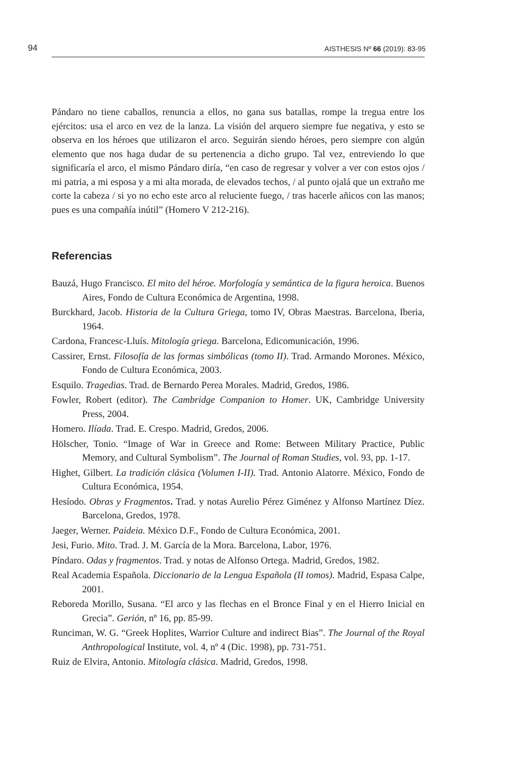94 AISTHESIS Nº 66 (2019): 83-95
Pándaro no tiene caballos, renuncia a ellos, no gana sus batallas, rompe la tregua entre los ejércitos: usa el arco en vez de la lanza. La visión del arquero siempre fue negativa, y esto se observa en los héroes que utilizaron el arco. Seguirán siendo héroes, pero siempre con algún elemento que nos haga dudar de su pertenencia a dicho grupo. Tal vez, entreviendo lo que significaría el arco, el mismo Pándaro diría, “en caso de regresar y volver a ver con estos ojos / mi patria, a mi esposa y a mi alta morada, de elevados techos, / al punto ojalá que un extraño me corte la cabeza / si yo no echo este arco al reluciente fuego, / tras hacerle añicos con las manos; pues es una compañía inútil” (Homero V 212-216).
Referencias
Bauzá, Hugo Francisco. El mito del héroe. Morfología y semántica de la figura heroica. Buenos Aires, Fondo de Cultura Económica de Argentina, 1998.
Burckhard, Jacob. Historia de la Cultura Griega, tomo IV, Obras Maestras. Barcelona, Iberia, 1964.
Cardona, Francesc-Lluís. Mitología griega. Barcelona, Edicomunicación, 1996.
Cassirer, Ernst. Filosofía de las formas simbólicas (tomo II). Trad. Armando Morones. México, Fondo de Cultura Económica, 2003.
Esquilo. Tragedias. Trad. de Bernardo Perea Morales. Madrid, Gredos, 1986.
Fowler, Robert (editor). The Cambridge Companion to Homer. UK, Cambridge University Press, 2004.
Homero. Ilíada. Trad. E. Crespo. Madrid, Gredos, 2006.
Hölscher, Tonio. “Image of War in Greece and Rome: Between Military Practice, Public Memory, and Cultural Symbolism”. The Journal of Roman Studies, vol. 93, pp. 1-17.
Highet, Gilbert. La tradición clásica (Volumen I-II). Trad. Antonio Alatorre. México, Fondo de Cultura Económica, 1954.
Hesíodo. Obras y Fragmentos. Trad. y notas Aurelio Pérez Giménez y Alfonso Martínez Díez. Barcelona, Gredos, 1978.
Jaeger, Werner. Paideia. México D.F., Fondo de Cultura Económica, 2001.
Jesi, Furio. Mito. Trad. J. M. García de la Mora. Barcelona, Labor, 1976.
Píndaro. Odas y fragmentos. Trad. y notas de Alfonso Ortega. Madrid, Gredos, 1982.
Real Academia Española. Diccionario de la Lengua Española (II tomos). Madrid, Espasa Calpe, 2001.
Reboreda Morillo, Susana. “El arco y las flechas en el Bronce Final y en el Hierro Inicial en Grecia”. Gerión, nº 16, pp. 85-99.
Runciman, W. G. “Greek Hoplites, Warrior Culture and indirect Bias”. The Journal of the Royal Anthropological Institute, vol. 4, nº 4 (Dic. 1998), pp. 731-751.
Ruiz de Elvira, Antonio. Mitología clásica. Madrid, Gredos, 1998.